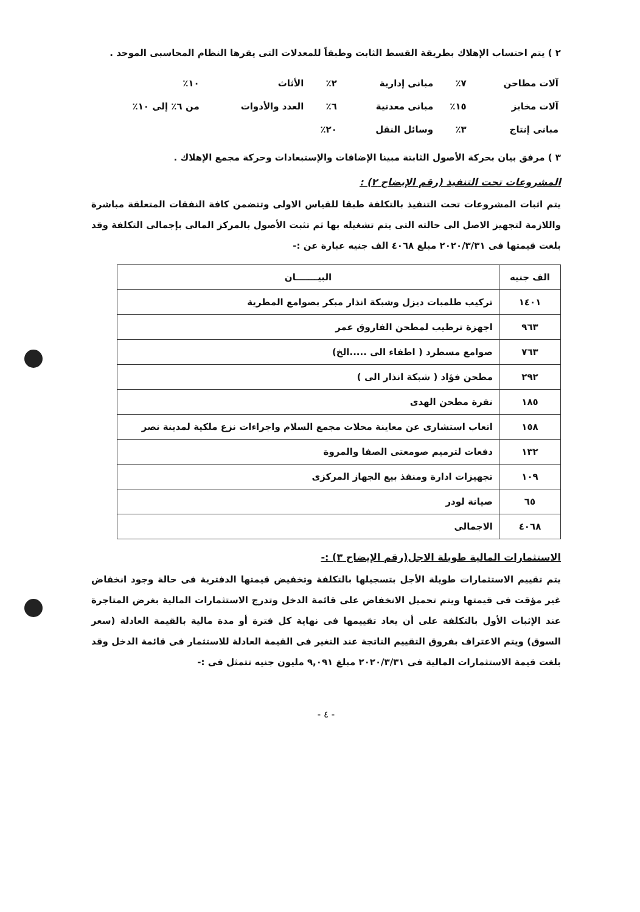٢ ) يتم احتساب الإهلاك بطريقة القسط الثابت وطبقاً للمعدلات التى يقرها النظام المحاسبى الموحد .
| آلات مطاحن | ٧٪ | مبانى إدارية | ٢٪ | الأثاث | ١٠٪ |
| آلات مخابز | ١٥٪ | مبانى معدنية | ٦٪ | العدد والأدوات | من ٦٪ إلى ١٠٪ |
| مبانى إنتاج | ٣٪ | وسائل النقل | ٢٠٪ | | |
٣ ) مرفق بيان بحركة الأصول الثابتة مبينا الإضافات والإستبعادات وحركة مجمع الإهلاك .
المشروعات تحت التنفيذ (رقم الإيضاح ٢) :
يتم اثبات المشروعات تحت التنفيذ بالتكلفة طبقا للقياس الاولى وتتضمن كافة النفقات المتعلقة مباشرة واللازمة لتجهيز الاصل الى حالته التى يتم تشغيله بها ثم تثبت الأصول بالمركز المالى بإجمالى التكلفة وقد بلغت قيمتها فى ٢٠٢٠/٣/٣١ مبلغ ٤٠٦٨ الف جنيه عبارة عن :-
| الف جنيه | البيـــــــان |
| --- | --- |
| ١٤٠١ | تركيب طلمبات ديزل وشبكة انذار مبكر بصوامع المطرية |
| ٩٦٣ | اجهزة ترطيب لمطحن الفاروق عمر |
| ٧٦٣ | صوامع مسطرد ( اطفاء الى .....الخ) |
| ٢٩٢ | مطحن فؤاد ( شبكة انذار الى ) |
| ١٨٥ | نقرة مطحن الهدى |
| ١٥٨ | اتعاب استشارى عن معاينة محلات مجمع السلام واجراءات نزع ملكية لمدينة نصر |
| ١٣٢ | دفعات لترميم صومعتى الصفا والمروة |
| ١٠٩ | تجهيزات ادارة ومنفذ بيع الجهاز المركزى |
| ٦٥ | صيانة لودر |
| ٤٠٦٨ | الاجمالى |
الاستثمارات المالية طويلة الاجل(رقم الإيضاح ٣) :-
يتم تقييم الاستثمارات طويلة الأجل بتسجيلها بالتكلفة وتخفيض قيمتها الدفترية فى حالة وجود انخفاض غير مؤقت فى قيمتها ويتم تحميل الانخفاض على قائمة الدخل وتدرج الاستثمارات المالية بغرض المتاجرة عند الإثبات الأول بالتكلفة على أن يعاد تقييمها فى نهاية كل فترة أو مدة مالية بالقيمة العادلة (سعر السوق) ويتم الاعتراف بفروق التقييم الناتجة عند التغير فى القيمة العادلة للاستثمار فى قائمة الدخل وقد بلغت قيمة الاستثمارات المالية فى ٢٠٢٠/٣/٣١ مبلغ ٩,٠٩١ مليون جنيه تتمثل فى :-
- ٤ -